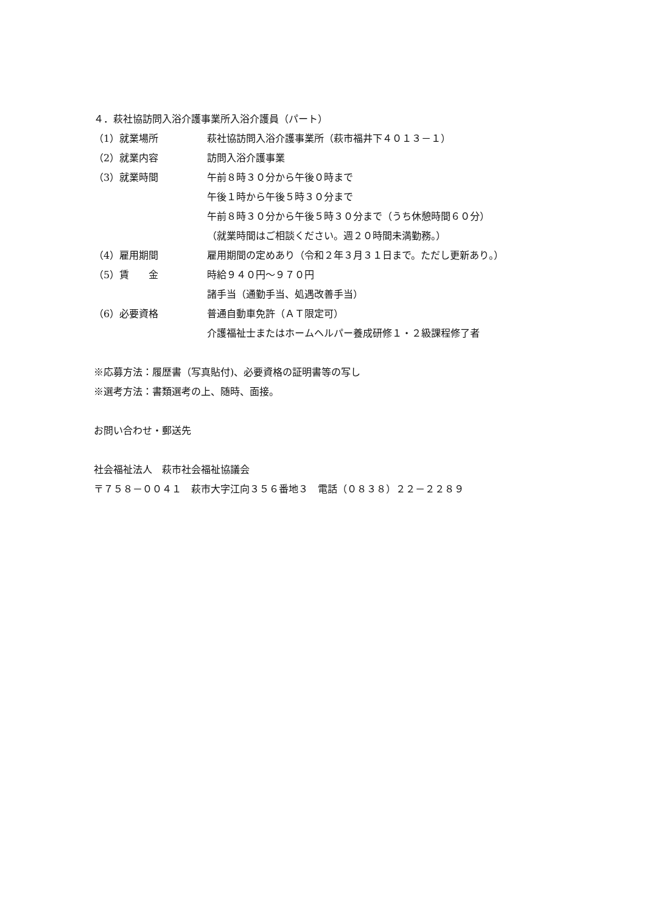４．萩社協訪問入浴介護事業所入浴介護員（パート）
（1）就業場所 萩社協訪問入浴介護事業所（萩市福井下４０１３－１）
（2）就業内容 訪問入浴介護事業
（3）就業時間 午前８時３０分から午後０時まで
午後１時から午後５時３０分まで
午前８時３０分から午後５時３０分まで（うち休憩時間６０分）
（就業時間はご相談ください。週２０時間未満勤務。）
（4）雇用期間 雇用期間の定めあり（令和２年３月３１日まで。ただし更新あり。）
（5）賃　　金 時給９４０円～９７０円
諸手当（通勤手当、処遇改善手当）
（6）必要資格 普通自動車免許（ＡＴ限定可）
介護福祉士またはホームヘルパー養成研修１・２級課程修了者
※応募方法：履歴書（写真貼付)、必要資格の証明書等の写し
※選考方法：書類選考の上、随時、面接。
お問い合わせ・郵送先
社会福祉法人　萩市社会福祉協議会
〒７５８－００４１　萩市大字江向３５６番地３　電話（０８３８）２２－２２８９